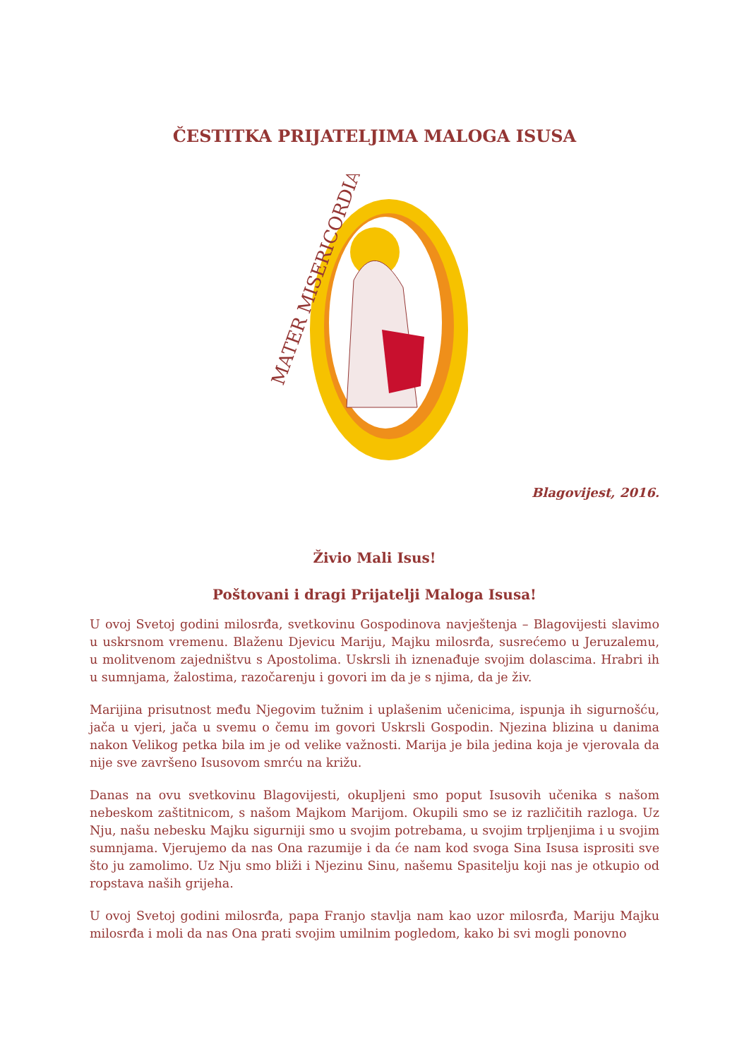ČESTITKA PRIJATELJIMA MALOGA ISUSA
MATER MISERICORDIAE
Blagovijest, 2016.
Živio Mali Isus!
Poštovani i dragi Prijatelji Maloga Isusa!
U ovoj Svetoj godini milosrđa, svetkovinu Gospodinova navještenja – Blagovijesti slavimo u uskrsnom vremenu. Blaženu Djevicu Mariju, Majku milosrđa, susrećemo u Jeruzalemu, u molitvenom zajedništvu s Apostolima. Uskrsli ih iznenađuje svojim dolascima. Hrabri ih u sumnjama, žalostima, razočarenju i govori im da je s njima, da je živ.
Marijina prisutnost među Njegovim tužnim i uplašenim učenicima, ispunja ih sigurnošću, jača u vjeri, jača u svemu o čemu im govori Uskrsli Gospodin. Njezina blizina u danima nakon Velikog petka bila im je od velike važnosti. Marija je bila jedina koja je vjerovala da nije sve završeno Isusovom smrću na križu.
Danas na ovu svetkovinu Blagovijesti, okupljeni smo poput Isusovih učenika s našom nebeskom zaštitnicom, s našom Majkom Marijom. Okupili smo se iz različitih razloga. Uz Nju, našu nebesku Majku sigurniji smo u svojim potrebama, u svojim trpljenjima i u svojim sumnjama. Vjerujemo da nas Ona razumije i da će nam kod svoga Sina Isusa isprositi sve što ju zamolimo. Uz Nju smo bliži i Njezinu Sinu, našemu Spasitelju koji nas je otkupio od ropstava naših grijeha.
U ovoj Svetoj godini milosrđa, papa Franjo stavlja nam kao uzor milosrđa, Mariju Majku milosrđa i moli da nas Ona prati svojim umilnim pogledom, kako bi svi mogli ponovno